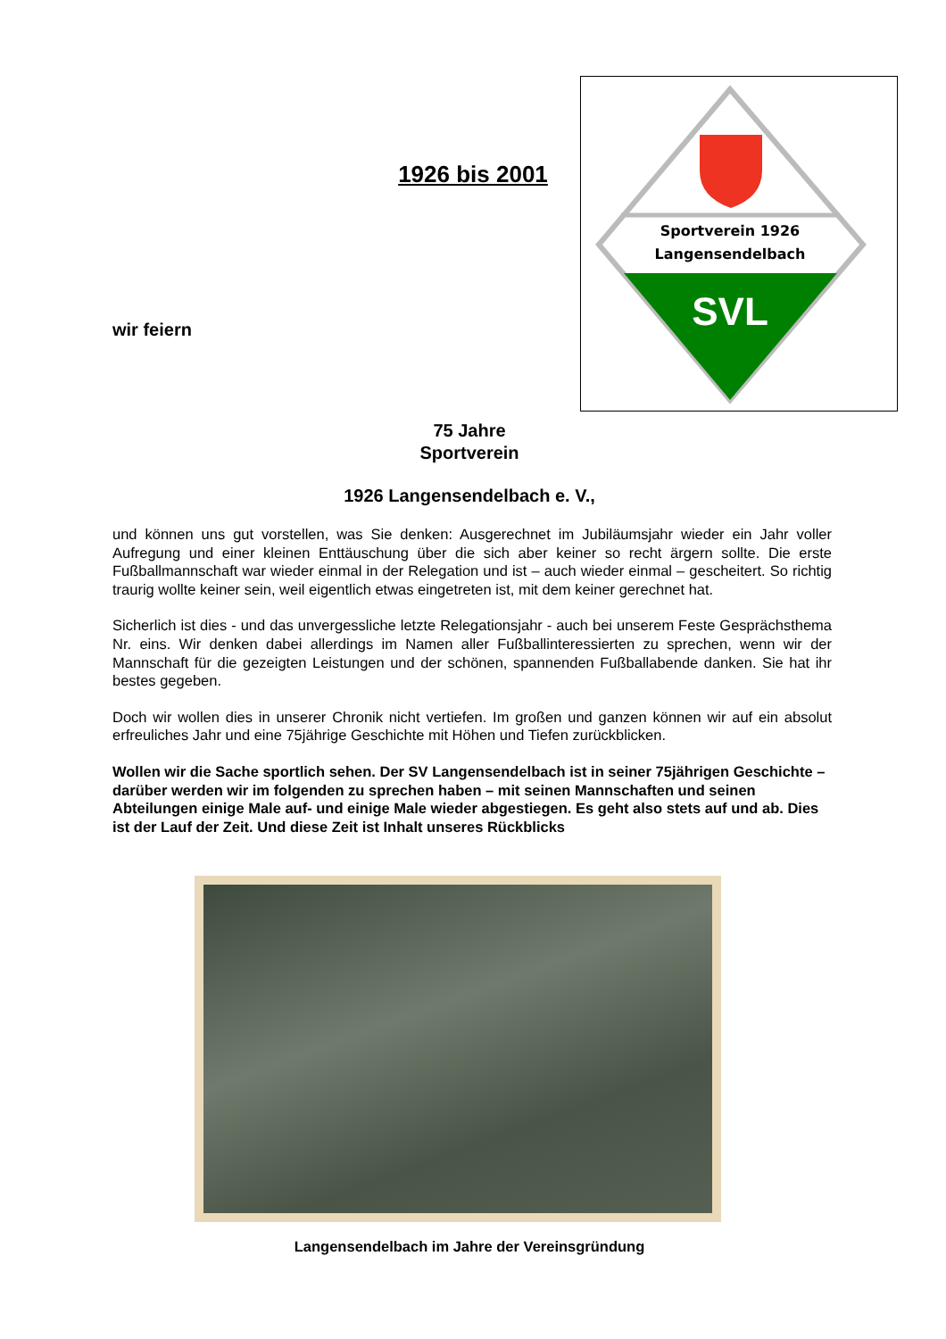1926 bis 2001
wir feiern
Sportverein 1926
Langensendelbach
SVL
75 Jahre
Sportverein
1926 Langensendelbach e. V.,
und können uns gut vorstellen, was Sie denken: Ausgerechnet im Jubiläumsjahr wieder ein Jahr voller Aufregung und einer kleinen Enttäuschung über die sich aber keiner so recht ärgern sollte. Die erste Fußballmannschaft war wieder einmal in der Relegation und ist – auch wieder einmal – gescheitert. So richtig traurig wollte keiner sein, weil eigentlich etwas eingetreten ist, mit dem keiner gerechnet hat.
Sicherlich ist dies - und das unvergessliche letzte Relegationsjahr - auch bei unserem Feste Gesprächsthema Nr. eins. Wir denken dabei allerdings im Namen aller Fußballinteressierten zu sprechen, wenn wir der Mannschaft für die gezeigten Leistungen und der schönen, spannenden Fußballabende danken. Sie hat ihr bestes gegeben.
Doch wir wollen dies in unserer Chronik nicht vertiefen. Im großen und ganzen können wir auf ein absolut erfreuliches Jahr und eine 75jährige Geschichte mit Höhen und Tiefen zurückblicken.
Wollen wir die Sache sportlich sehen. Der SV Langensendelbach ist in seiner 75jährigen Geschichte – darüber werden wir im folgenden zu sprechen haben – mit seinen Mannschaften und seinen Abteilungen einige Male auf- und einige Male wieder abgestiegen. Es geht also stets auf und ab. Dies ist der Lauf der Zeit. Und diese Zeit ist Inhalt unseres Rückblicks
Langensendelbach im Jahre der Vereinsgründung